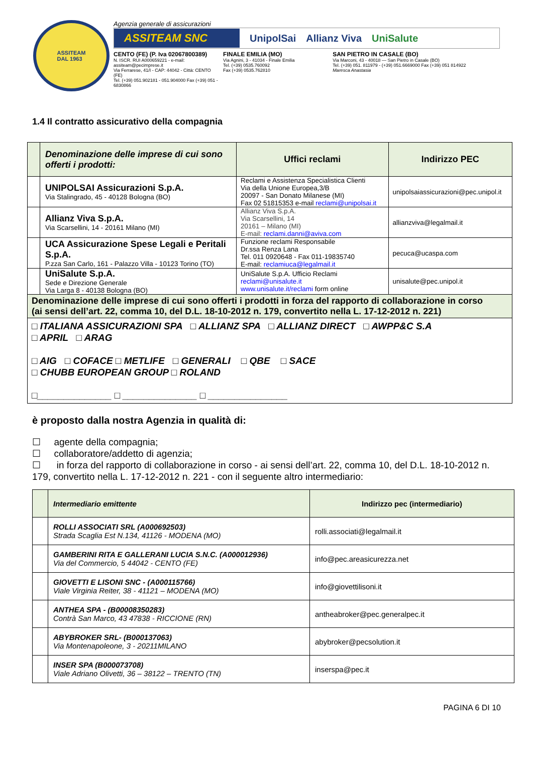ASSITEAM
DAL 1963
Agenzia generale di assicurazioni
ASSITEAM SNC
UnipolSai Allianz Viva UniSalute
CENTO (FE) (P. Iva 02067800389)
N. ISCR. RUI A000659221 - e-mail: assiteam@pecimprese.it
Via Ferrarese, 41/I - CAP: 44042 - Città: CENTO (FE)
Tel. (+39) 051.902181 - 051.904000 Fax (+39) 051 - 6830866
FINALE EMILIA (MO)
Via Agnini, 3 - 41034 - Finale Emilia
Tel. (+39) 0535.760092
Fax (+39) 0535.762810
SAN PIETRO IN CASALE (BO)
Via Marconi, 43 - 40018 — San Pietro in Casale (BO)
Tel. (+39) 051. 811979 - (+39) 051.6669000 Fax (+39) 051 814922
Maresca Anastasia
1.4 Il contratto assicurativo della compagnia
| | Denominazione delle imprese di cui sono offerti i prodotti: | Uffici reclami | Indirizzo PEC |
| | UNIPOLSAI Assicurazioni S.p.A. Via Stalingrado, 45 - 40128 Bologna (BO) | Reclami e Assistenza Specialistica Clienti Via della Unione Europea,3/B 20097 - San Donato Milanese (MI) Fax 02 51815353 e-mail reclami@unipolsai.it | unipolsaiassicurazioni@pec.unipol.it |
| | Allianz Viva S.p.A. Via Scarsellini, 14 - 20161 Milano (MI) | Allianz Viva S.p.A. Via Scarsellini, 14 20161 – Milano (MI) E-mail: reclami.danni@aviva.com | allianzviva@legalmail.it |
| | UCA Assicurazione Spese Legali e Peritali S.p.A. P.zza San Carlo, 161 - Palazzo Villa - 10123 Torino (TO) | Funzione reclami Responsabile Dr.ssa Renza Lana Tel. 011 0920648 - Fax 011-19835740 E-mail: reclamiuca@legalmail.it | pecuca@ucaspa.com |
| | UniSalute S.p.A. Sede e Direzione Generale Via Larga 8 - 40138 Bologna (BO) | UniSalute S.p.A. Ufficio Reclami reclami@unisalute.it www.unisalute.it/reclami form online | unisalute@pec.unipol.it |
| Denominazione delle imprese di cui sono offerti i prodotti in forza del rapporto di collaborazione in corso (ai sensi dell’art. 22, comma 10, del D.L. 18-10-2012 n. 179, convertito nella L. 17-12-2012 n. 221) | | | |
| □ ITALIANA ASSICURAZIONI SPA □ ALLIANZ SPA □ ALLIANZ DIRECT □ AWPP&C S.A □ APRIL □ ARAG □ AIG □ COFACE □ METLIFE □ GENERALI □ QBE □ SACE □ CHUBB EUROPEAN GROUP □ ROLAND □______________ □ ______________ □ _______________ | | | |
è proposto dalla nostra Agenzia in qualità di:
☐ agente della compagnia;
☐ collaboratore/addetto di agenzia;
☐ in forza del rapporto di collaborazione in corso - ai sensi dell’art. 22, comma 10, del D.L. 18-10-2012 n. 179, convertito nella L. 17-12-2012 n. 221 - con il seguente altro intermediario:
| | Intermediario emittente | Indirizzo pec (intermediario) |
| | ROLLI ASSOCIATI SRL (A000692503) Strada Scaglia Est N.134, 41126 - MODENA (MO) | rolli.associati@legalmail.it |
| | GAMBERINI RITA E GALLERANI LUCIA S.N.C. (A000012936) Via del Commercio, 5 44042 - CENTO (FE) | info@pec.areasicurezza.net |
| | GIOVETTI E LISONI SNC - (A000115766) Viale Virginia Reiter, 38 - 41121 – MODENA (MO) | info@giovettilisoni.it |
| | ANTHEA SPA - (B00008350283) Contrà San Marco, 43 47838 - RICCIONE (RN) | antheabroker@pec.generalpec.it |
| | ABYBROKER SRL- (B000137063) Via Montenapoleone, 3 - 20211MILANO | abybroker@pecsolution.it |
| | INSER SPA (B000073708) Viale Adriano Olivetti, 36 – 38122 – TRENTO (TN) | inserspa@pec.it |
PAGINA 6 DI 10